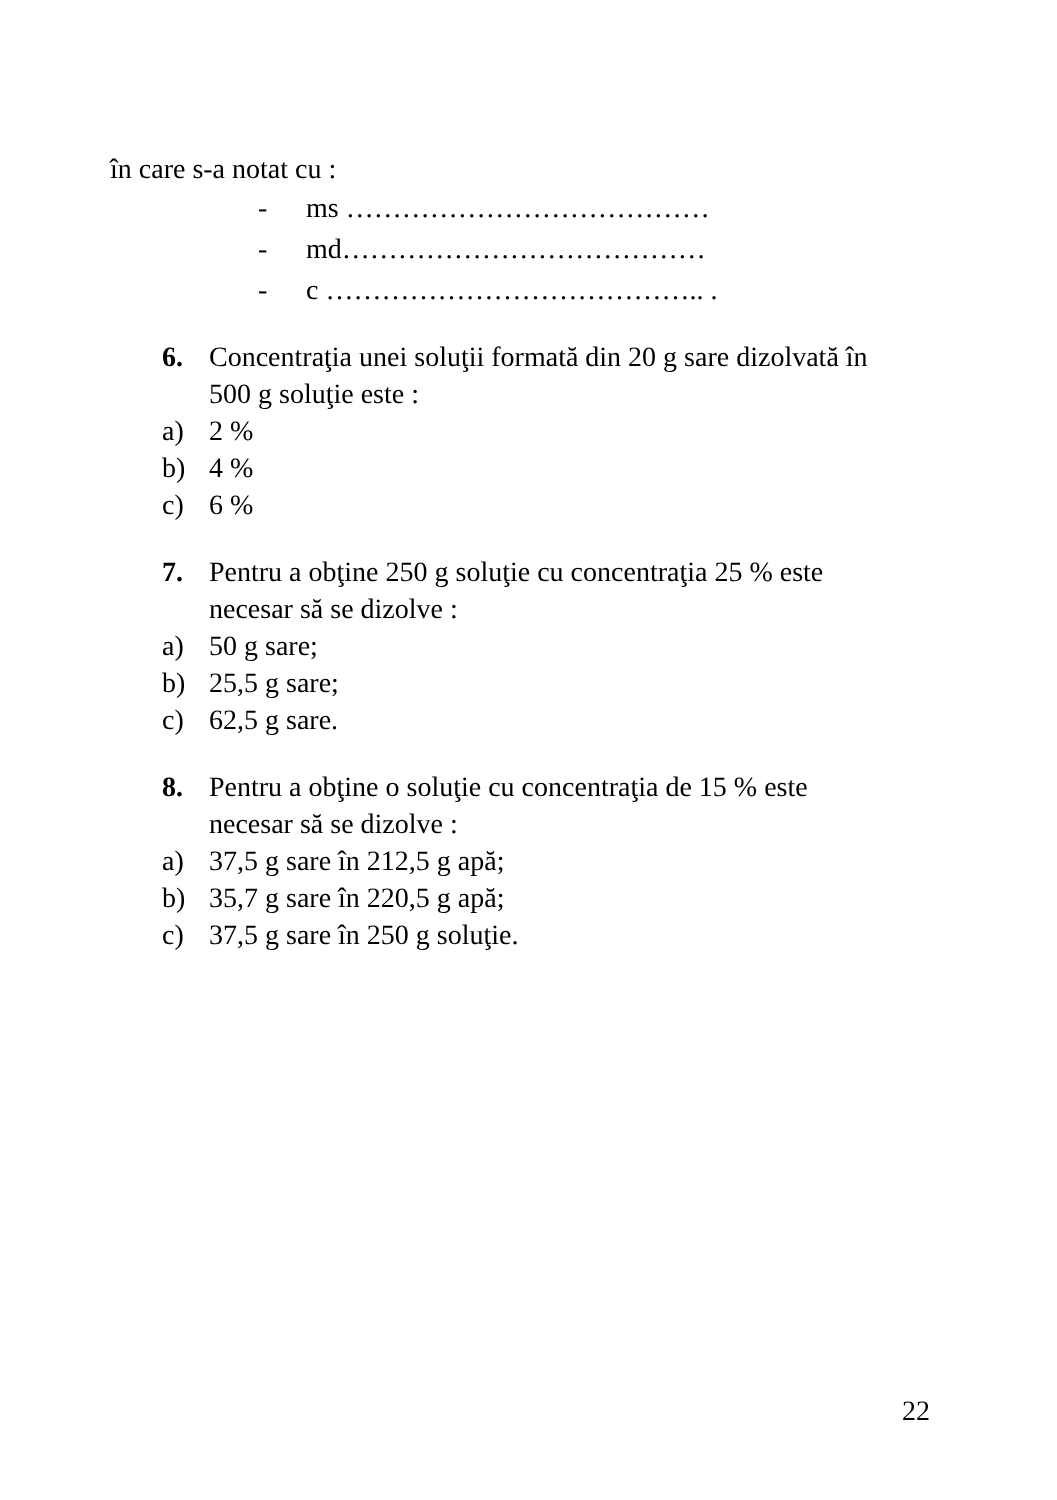în care s-a notat cu :
- ms …………………………………
- md…………………………………
- c ………………………………….. .
6. Concentraţia unei soluţii formată din 20 g sare dizolvată în
500 g soluţie este :
a) 2 %
b) 4 %
c) 6 %
7. Pentru a obţine 250 g soluţie cu concentraţia 25 % este
necesar să se dizolve :
a) 50 g sare;
b) 25,5 g sare;
c) 62,5 g sare.
8. Pentru a obţine o soluţie cu concentraţia de 15 % este
necesar să se dizolve :
a) 37,5 g sare în 212,5 g apă;
b) 35,7 g sare în 220,5 g apă;
c) 37,5 g sare în 250 g soluţie.
22